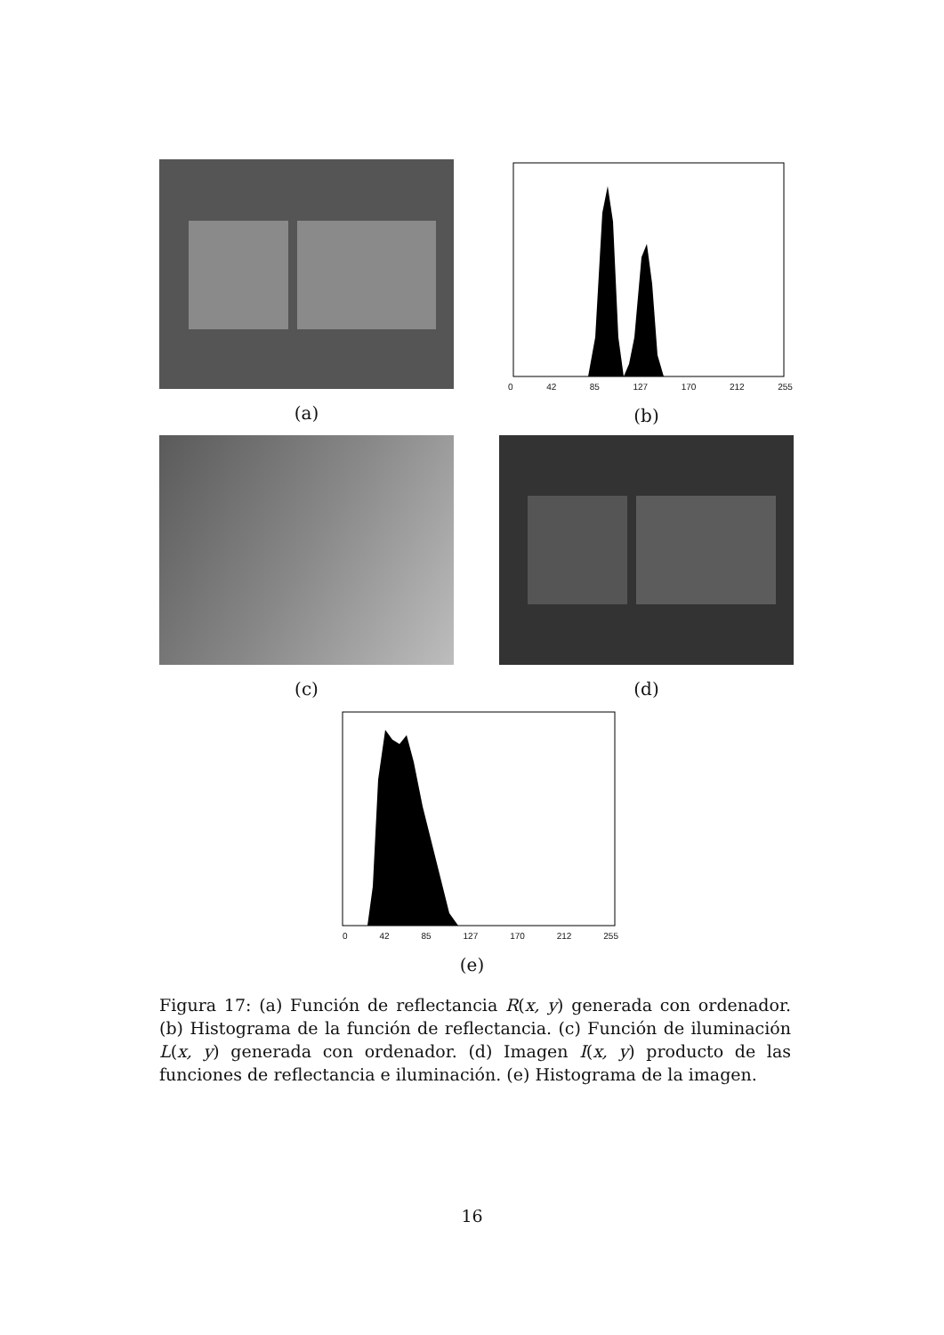(a)
0 42 85 127 170 212 255
(b)
(c) (d)
0 42 85 127 170 212 255
(e)
Figura 17: (a) Función de reflectancia R(x, y) generada con ordenador. (b) Histograma de la función de reflectancia. (c) Función de iluminación L(x, y) generada con ordenador. (d) Imagen I(x, y) producto de las funciones de reflectancia e iluminación. (e) Histograma de la imagen.
16